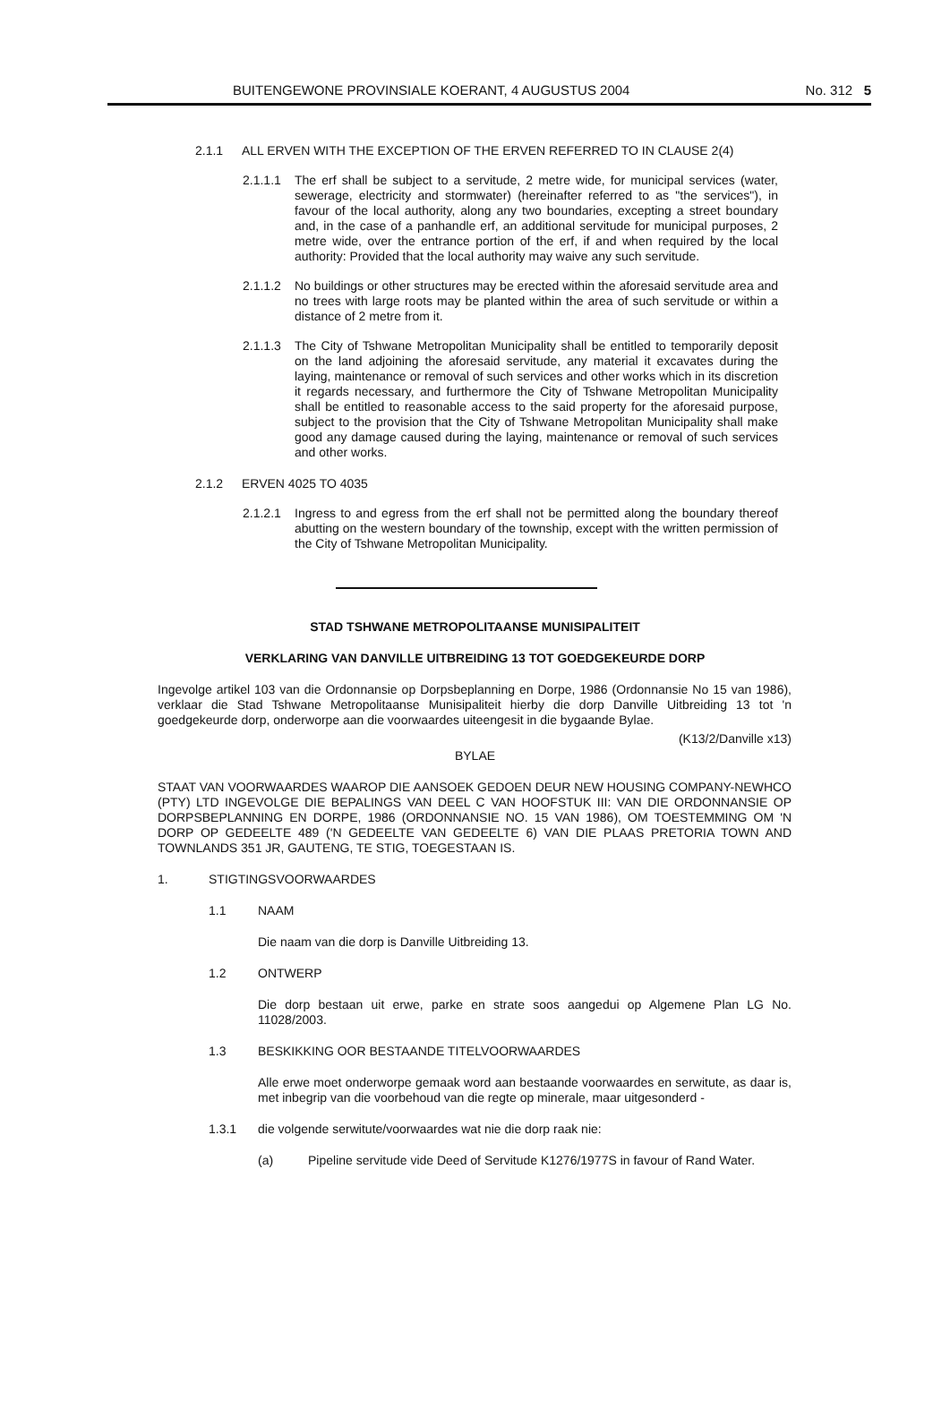BUITENGEWONE PROVINSIALE KOERANT, 4 AUGUSTUS 2004 No. 312 5
2.1.1 ALL ERVEN WITH THE EXCEPTION OF THE ERVEN REFERRED TO IN CLAUSE 2(4)
2.1.1.1
The erf shall be subject to a servitude, 2 metre wide, for municipal services (water, sewerage, electricity and stormwater) (hereinafter referred to as "the services"), in favour of the local authority, along any two boundaries, excepting a street boundary and, in the case of a panhandle erf, an additional servitude for municipal purposes, 2 metre wide, over the entrance portion of the erf, if and when required by the local authority: Provided that the local authority may waive any such servitude.
2.1.1.2
No buildings or other structures may be erected within the aforesaid servitude area and no trees with large roots may be planted within the area of such servitude or within a distance of 2 metre from it.
2.1.1.3
The City of Tshwane Metropolitan Municipality shall be entitled to temporarily deposit on the land adjoining the aforesaid servitude, any material it excavates during the laying, maintenance or removal of such services and other works which in its discretion it regards necessary, and furthermore the City of Tshwane Metropolitan Municipality shall be entitled to reasonable access to the said property for the aforesaid purpose, subject to the provision that the City of Tshwane Metropolitan Municipality shall make good any damage caused during the laying, maintenance or removal of such services and other works.
2.1.2 ERVEN 4025 TO 4035
2.1.2.1
Ingress to and egress from the erf shall not be permitted along the boundary thereof abutting on the western boundary of the township, except with the written permission of the City of Tshwane Metropolitan Municipality.
STAD TSHWANE METROPOLITAANSE MUNISIPALITEIT
VERKLARING VAN DANVILLE UITBREIDING 13 TOT GOEDGEKEURDE DORP
Ingevolge artikel 103 van die Ordonnansie op Dorpsbeplanning en Dorpe, 1986 (Ordonnansie No 15 van 1986), verklaar die Stad Tshwane Metropolitaanse Munisipaliteit hierby die dorp Danville Uitbreiding 13 tot 'n goedgekeurde dorp, onderworpe aan die voorwaardes uiteengesit in die bygaande Bylae.
(K13/2/Danville x13)
BYLAE
STAAT VAN VOORWAARDES WAAROP DIE AANSOEK GEDOEN DEUR NEW HOUSING COMPANY-NEWHCO (PTY) LTD INGEVOLGE DIE BEPALINGS VAN DEEL C VAN HOOFSTUK III: VAN DIE ORDONNANSIE OP DORPSBEPLANNING EN DORPE, 1986 (ORDONNANSIE NO. 15 VAN 1986), OM TOESTEMMING OM 'N DORP OP GEDEELTE 489 ('N GEDEELTE VAN GEDEELTE 6) VAN DIE PLAAS PRETORIA TOWN AND TOWNLANDS 351 JR, GAUTENG, TE STIG, TOEGESTAAN IS.
1. STIGTINGSVOORWAARDES
1.1 NAAM
Die naam van die dorp is Danville Uitbreiding 13.
1.2 ONTWERP
Die dorp bestaan uit erwe, parke en strate soos aangedui op Algemene Plan LG No. 11028/2003.
1.3 BESKIKKING OOR BESTAANDE TITELVOORWAARDES
Alle erwe moet onderworpe gemaak word aan bestaande voorwaardes en serwitute, as daar is, met inbegrip van die voorbehoud van die regte op minerale, maar uitgesonderd -
1.3.1 die volgende serwitute/voorwaardes wat nie die dorp raak nie:
(a) Pipeline servitude vide Deed of Servitude K1276/1977S in favour of Rand Water.